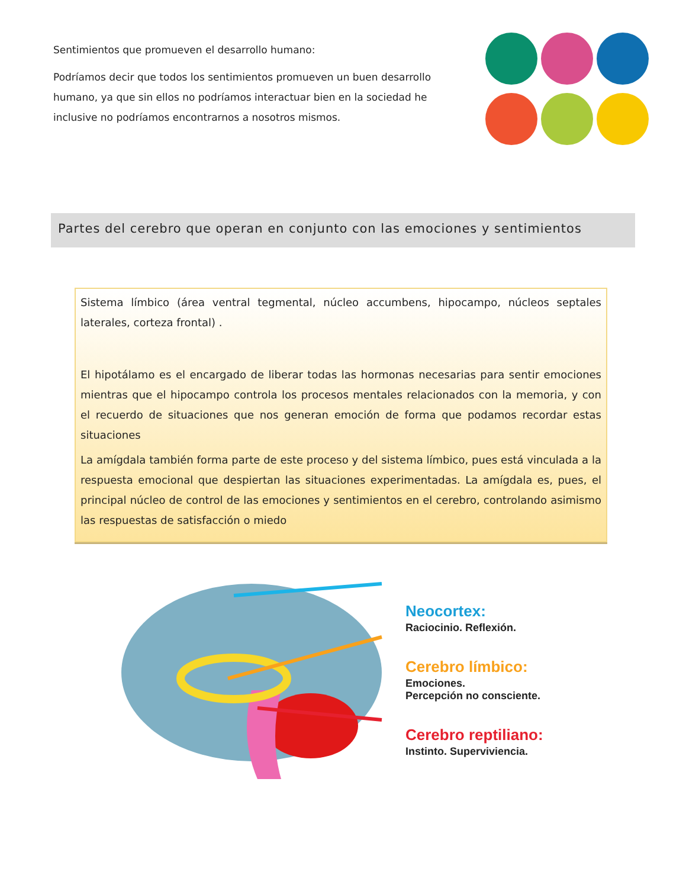Sentimientos que promueven el desarrollo humano:
Podríamos decir que todos los sentimientos promueven un buen desarrollo humano, ya que sin ellos no podríamos interactuar bien en la sociedad he inclusive no podríamos encontrarnos a nosotros mismos.
Partes del cerebro que operan en conjunto con las emociones y sentimientos
Sistema límbico (área ventral tegmental, núcleo accumbens, hipocampo, núcleos septales laterales, corteza frontal) .
El hipotálamo es el encargado de liberar todas las hormonas necesarias para sentir emociones mientras que el hipocampo controla los procesos mentales relacionados con la memoria, y con el recuerdo de situaciones que nos generan emoción de forma que podamos recordar estas situaciones
La amígdala también forma parte de este proceso y del sistema límbico, pues está vinculada a la respuesta emocional que despiertan las situaciones experimentadas. La amígdala es, pues, el principal núcleo de control de las emociones y sentimientos en el cerebro, controlando asimismo las respuestas de satisfacción o miedo
Neocortex:
Raciocinio. Reflexión.
Cerebro límbico:
Emociones.
Percepción no consciente.
Cerebro reptiliano:
Instinto. Superviviencia.